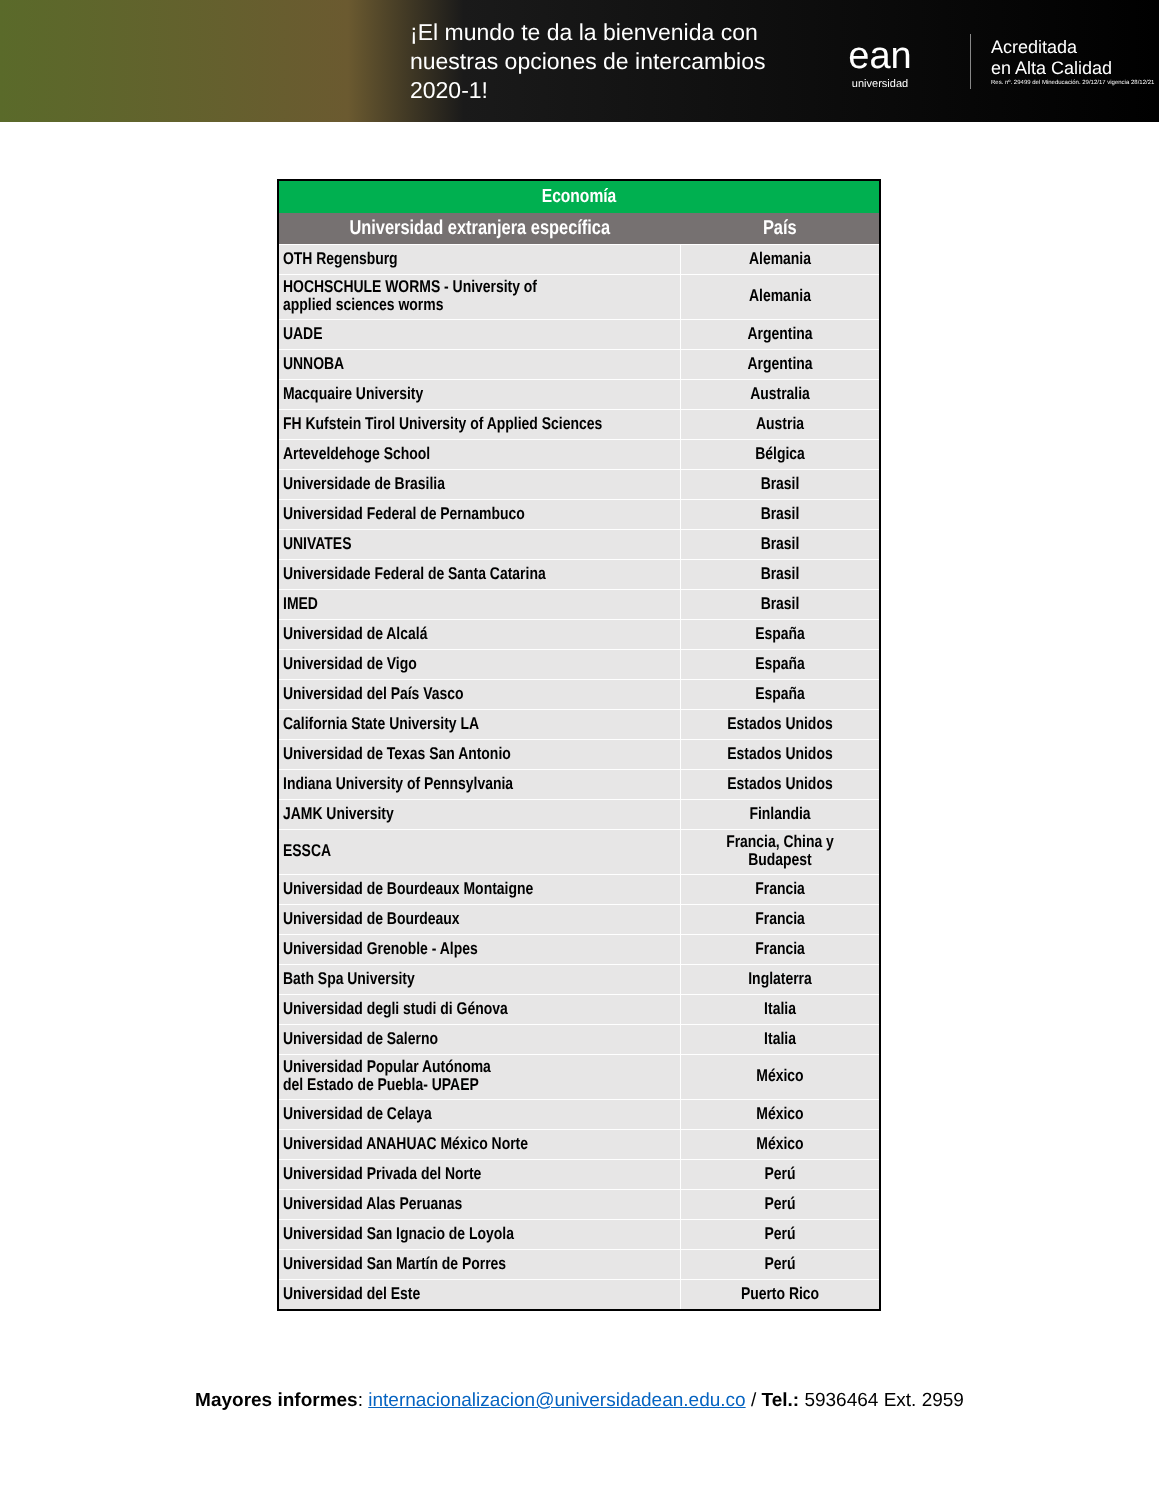¡El mundo te da la bienvenida con nuestras opciones de intercambios 2020-1!
ean
universidad
Acreditada
en Alta Calidad
Res. nº. 29499 del Mineducación. 29/12/17 vigencia 28/12/21
| Economía | |
| --- | --- |
| Universidad extranjera específica | País |
| OTH Regensburg | Alemania |
| HOCHSCHULE WORMS - University of applied sciences worms | Alemania |
| UADE | Argentina |
| UNNOBA | Argentina |
| Macquaire University | Australia |
| FH Kufstein Tirol University of Applied Sciences | Austria |
| Arteveldehoge School | Bélgica |
| Universidade de Brasilia | Brasil |
| Universidad Federal de Pernambuco | Brasil |
| UNIVATES | Brasil |
| Universidade Federal de Santa Catarina | Brasil |
| IMED | Brasil |
| Universidad de Alcalá | España |
| Universidad de Vigo | España |
| Universidad del País Vasco | España |
| California State University LA | Estados Unidos |
| Universidad de Texas San Antonio | Estados Unidos |
| Indiana University of Pennsylvania | Estados Unidos |
| JAMK University | Finlandia |
| ESSCA | Francia, China y Budapest |
| Universidad de Bourdeaux Montaigne | Francia |
| Universidad de Bourdeaux | Francia |
| Universidad Grenoble - Alpes | Francia |
| Bath Spa University | Inglaterra |
| Universidad degli studi di Génova | Italia |
| Universidad de Salerno | Italia |
| Universidad Popular Autónoma del Estado de Puebla- UPAEP | México |
| Universidad de Celaya | México |
| Universidad ANAHUAC México Norte | México |
| Universidad Privada del Norte | Perú |
| Universidad Alas Peruanas | Perú |
| Universidad San Ignacio de Loyola | Perú |
| Universidad San Martín de Porres | Perú |
| Universidad del Este | Puerto Rico |
Mayores informes: internacionalizacion@universidadean.edu.co / Tel.: 5936464 Ext. 2959